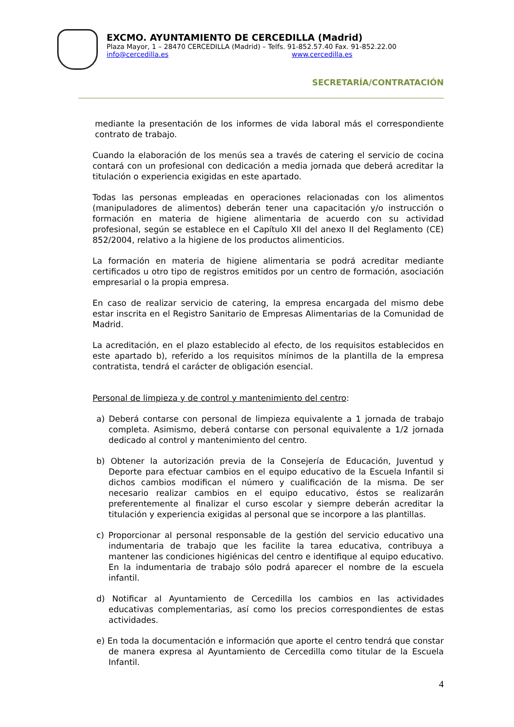EXCMO. AYUNTAMIENTO DE CERCEDILLA (Madrid)
Plaza Mayor, 1 – 28470 CERCEDILLA (Madrid) – Telfs. 91-852.57.40 Fax. 91-852.22.00
info@cercedilla.es www.cercedilla.es
SECRETARÍA/CONTRATACIÓN
mediante la presentación de los informes de vida laboral más el correspondiente contrato de trabajo.
Cuando la elaboración de los menús sea a través de catering el servicio de cocina contará con un profesional con dedicación a media jornada que deberá acreditar la titulación o experiencia exigidas en este apartado.
Todas las personas empleadas en operaciones relacionadas con los alimentos (manipuladores de alimentos) deberán tener una capacitación y/o instrucción o formación en materia de higiene alimentaria de acuerdo con su actividad profesional, según se establece en el Capítulo XII del anexo II del Reglamento (CE) 852/2004, relativo a la higiene de los productos alimenticios.
La formación en materia de higiene alimentaria se podrá acreditar mediante certificados u otro tipo de registros emitidos por un centro de formación, asociación empresarial o la propia empresa.
En caso de realizar servicio de catering, la empresa encargada del mismo debe estar inscrita en el Registro Sanitario de Empresas Alimentarias de la Comunidad de Madrid.
La acreditación, en el plazo establecido al efecto, de los requisitos establecidos en este apartado b), referido a los requisitos mínimos de la plantilla de la empresa contratista, tendrá el carácter de obligación esencial.
Personal de limpieza y de control y mantenimiento del centro:
a) Deberá contarse con personal de limpieza equivalente a 1 jornada de trabajo completa. Asimismo, deberá contarse con personal equivalente a 1/2 jornada dedicado al control y mantenimiento del centro.
b) Obtener la autorización previa de la Consejería de Educación, Juventud y Deporte para efectuar cambios en el equipo educativo de la Escuela Infantil si dichos cambios modifican el número y cualificación de la misma. De ser necesario realizar cambios en el equipo educativo, éstos se realizarán preferentemente al finalizar el curso escolar y siempre deberán acreditar la titulación y experiencia exigidas al personal que se incorpore a las plantillas.
c) Proporcionar al personal responsable de la gestión del servicio educativo una indumentaria de trabajo que les facilite la tarea educativa, contribuya a mantener las condiciones higiénicas del centro e identifique al equipo educativo. En la indumentaria de trabajo sólo podrá aparecer el nombre de la escuela infantil.
d) Notificar al Ayuntamiento de Cercedilla los cambios en las actividades educativas complementarias, así como los precios correspondientes de estas actividades.
e) En toda la documentación e información que aporte el centro tendrá que constar de manera expresa al Ayuntamiento de Cercedilla como titular de la Escuela Infantil.
4